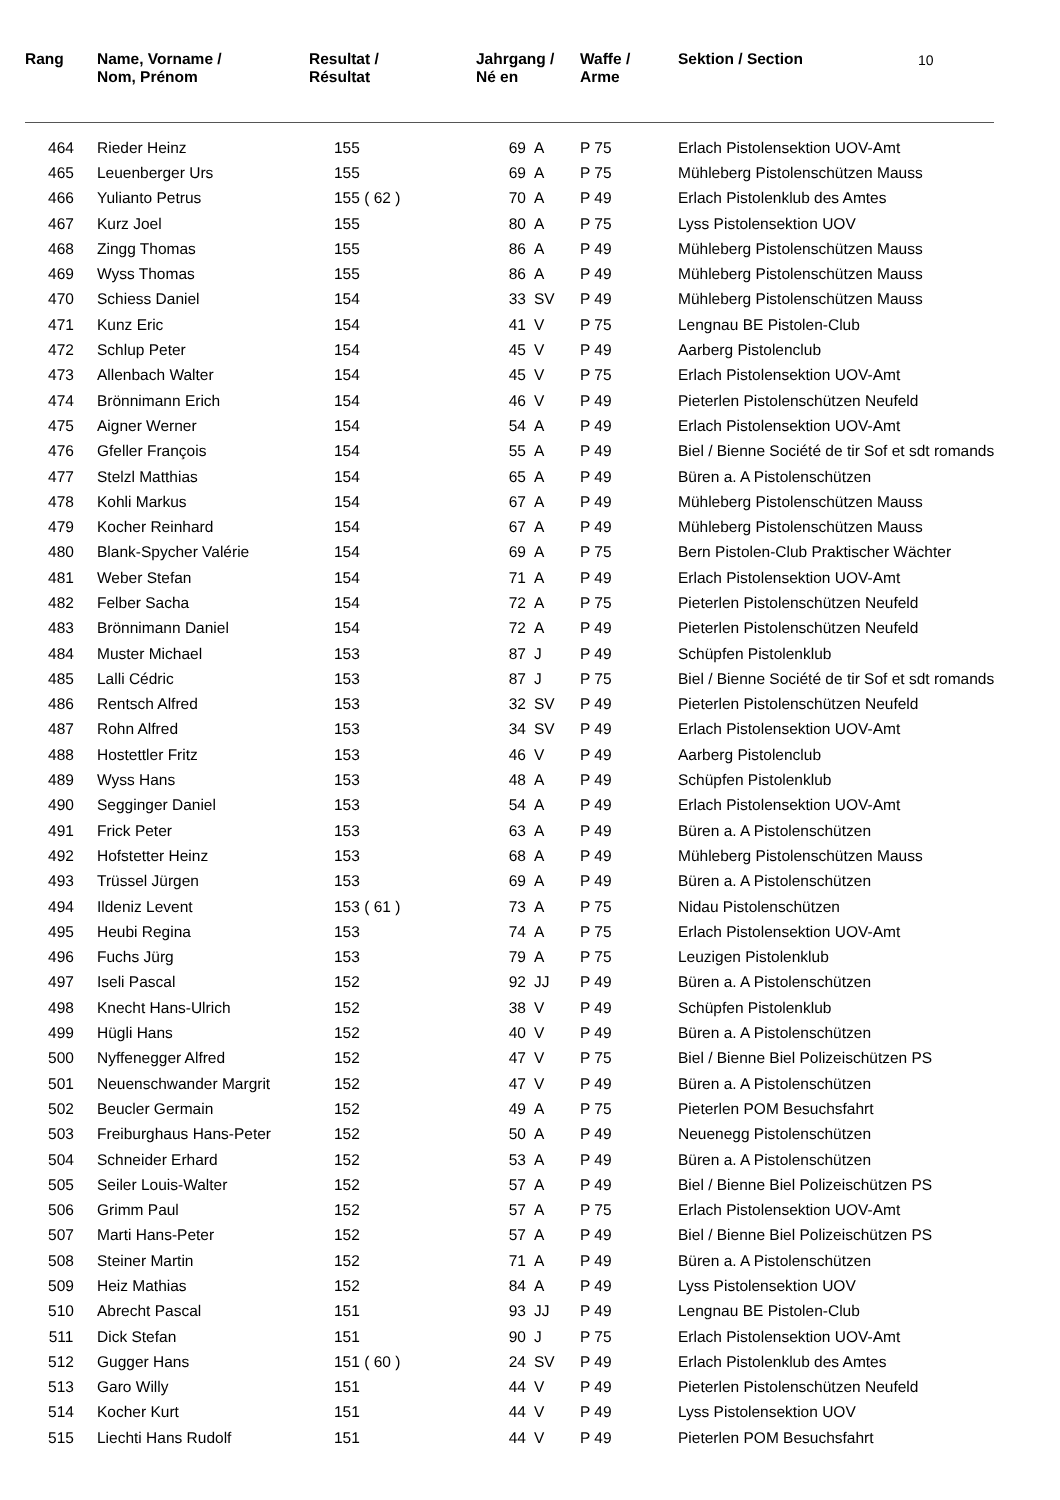10
| Rang | Name, Vorname / Nom, Prénom | Resultat / Résultat | Jahrgang / Né en | Waffe / Arme | Sektion / Section |
| --- | --- | --- | --- | --- | --- |
| 464 | Rieder Heinz | 155 | 69 A | P 75 | Erlach Pistolensektion UOV-Amt |
| 465 | Leuenberger Urs | 155 | 69 A | P 75 | Mühleberg Pistolenschützen Mauss |
| 466 | Yulianto Petrus | 155 ( 62 ) | 70 A | P 49 | Erlach Pistolenklub des Amtes |
| 467 | Kurz Joel | 155 | 80 A | P 75 | Lyss Pistolensektion UOV |
| 468 | Zingg Thomas | 155 | 86 A | P 49 | Mühleberg Pistolenschützen Mauss |
| 469 | Wyss Thomas | 155 | 86 A | P 49 | Mühleberg Pistolenschützen Mauss |
| 470 | Schiess Daniel | 154 | 33 SV | P 49 | Mühleberg Pistolenschützen Mauss |
| 471 | Kunz Eric | 154 | 41 V | P 75 | Lengnau BE Pistolen-Club |
| 472 | Schlup Peter | 154 | 45 V | P 49 | Aarberg Pistolenclub |
| 473 | Allenbach Walter | 154 | 45 V | P 75 | Erlach Pistolensektion UOV-Amt |
| 474 | Brönnimann Erich | 154 | 46 V | P 49 | Pieterlen Pistolenschützen Neufeld |
| 475 | Aigner Werner | 154 | 54 A | P 49 | Erlach Pistolensektion UOV-Amt |
| 476 | Gfeller François | 154 | 55 A | P 49 | Biel / Bienne Société de tir Sof et sdt romands |
| 477 | Stelzl Matthias | 154 | 65 A | P 49 | Büren a. A Pistolenschützen |
| 478 | Kohli Markus | 154 | 67 A | P 49 | Mühleberg Pistolenschützen Mauss |
| 479 | Kocher Reinhard | 154 | 67 A | P 49 | Mühleberg Pistolenschützen Mauss |
| 480 | Blank-Spycher Valérie | 154 | 69 A | P 75 | Bern Pistolen-Club Praktischer Wächter |
| 481 | Weber Stefan | 154 | 71 A | P 49 | Erlach Pistolensektion UOV-Amt |
| 482 | Felber Sacha | 154 | 72 A | P 75 | Pieterlen Pistolenschützen Neufeld |
| 483 | Brönnimann Daniel | 154 | 72 A | P 49 | Pieterlen Pistolenschützen Neufeld |
| 484 | Muster Michael | 153 | 87 J | P 49 | Schüpfen Pistolenklub |
| 485 | Lalli Cédric | 153 | 87 J | P 75 | Biel / Bienne Société de tir Sof et sdt romands |
| 486 | Rentsch Alfred | 153 | 32 SV | P 49 | Pieterlen Pistolenschützen Neufeld |
| 487 | Rohn Alfred | 153 | 34 SV | P 49 | Erlach Pistolensektion UOV-Amt |
| 488 | Hostettler Fritz | 153 | 46 V | P 49 | Aarberg Pistolenclub |
| 489 | Wyss Hans | 153 | 48 A | P 49 | Schüpfen Pistolenklub |
| 490 | Segginger Daniel | 153 | 54 A | P 49 | Erlach Pistolensektion UOV-Amt |
| 491 | Frick Peter | 153 | 63 A | P 49 | Büren a. A Pistolenschützen |
| 492 | Hofstetter Heinz | 153 | 68 A | P 49 | Mühleberg Pistolenschützen Mauss |
| 493 | Trüssel Jürgen | 153 | 69 A | P 49 | Büren a. A Pistolenschützen |
| 494 | Ildeniz Levent | 153 ( 61 ) | 73 A | P 75 | Nidau Pistolenschützen |
| 495 | Heubi Regina | 153 | 74 A | P 75 | Erlach Pistolensektion UOV-Amt |
| 496 | Fuchs Jürg | 153 | 79 A | P 75 | Leuzigen Pistolenklub |
| 497 | Iseli Pascal | 152 | 92 JJ | P 49 | Büren a. A Pistolenschützen |
| 498 | Knecht Hans-Ulrich | 152 | 38 V | P 49 | Schüpfen Pistolenklub |
| 499 | Hügli Hans | 152 | 40 V | P 49 | Büren a. A Pistolenschützen |
| 500 | Nyffenegger Alfred | 152 | 47 V | P 75 | Biel / Bienne Biel Polizeischützen PS |
| 501 | Neuenschwander Margrit | 152 | 47 V | P 49 | Büren a. A Pistolenschützen |
| 502 | Beucler Germain | 152 | 49 A | P 75 | Pieterlen POM Besuchsfahrt |
| 503 | Freiburghaus Hans-Peter | 152 | 50 A | P 49 | Neuenegg Pistolenschützen |
| 504 | Schneider Erhard | 152 | 53 A | P 49 | Büren a. A Pistolenschützen |
| 505 | Seiler Louis-Walter | 152 | 57 A | P 49 | Biel / Bienne Biel Polizeischützen PS |
| 506 | Grimm Paul | 152 | 57 A | P 75 | Erlach Pistolensektion UOV-Amt |
| 507 | Marti Hans-Peter | 152 | 57 A | P 49 | Biel / Bienne Biel Polizeischützen PS |
| 508 | Steiner Martin | 152 | 71 A | P 49 | Büren a. A Pistolenschützen |
| 509 | Heiz Mathias | 152 | 84 A | P 49 | Lyss Pistolensektion UOV |
| 510 | Abrecht Pascal | 151 | 93 JJ | P 49 | Lengnau BE Pistolen-Club |
| 511 | Dick Stefan | 151 | 90 J | P 75 | Erlach Pistolensektion UOV-Amt |
| 512 | Gugger Hans | 151 ( 60 ) | 24 SV | P 49 | Erlach Pistolenklub des Amtes |
| 513 | Garo Willy | 151 | 44 V | P 49 | Pieterlen Pistolenschützen Neufeld |
| 514 | Kocher Kurt | 151 | 44 V | P 49 | Lyss Pistolensektion UOV |
| 515 | Liechti Hans Rudolf | 151 | 44 V | P 49 | Pieterlen POM Besuchsfahrt |